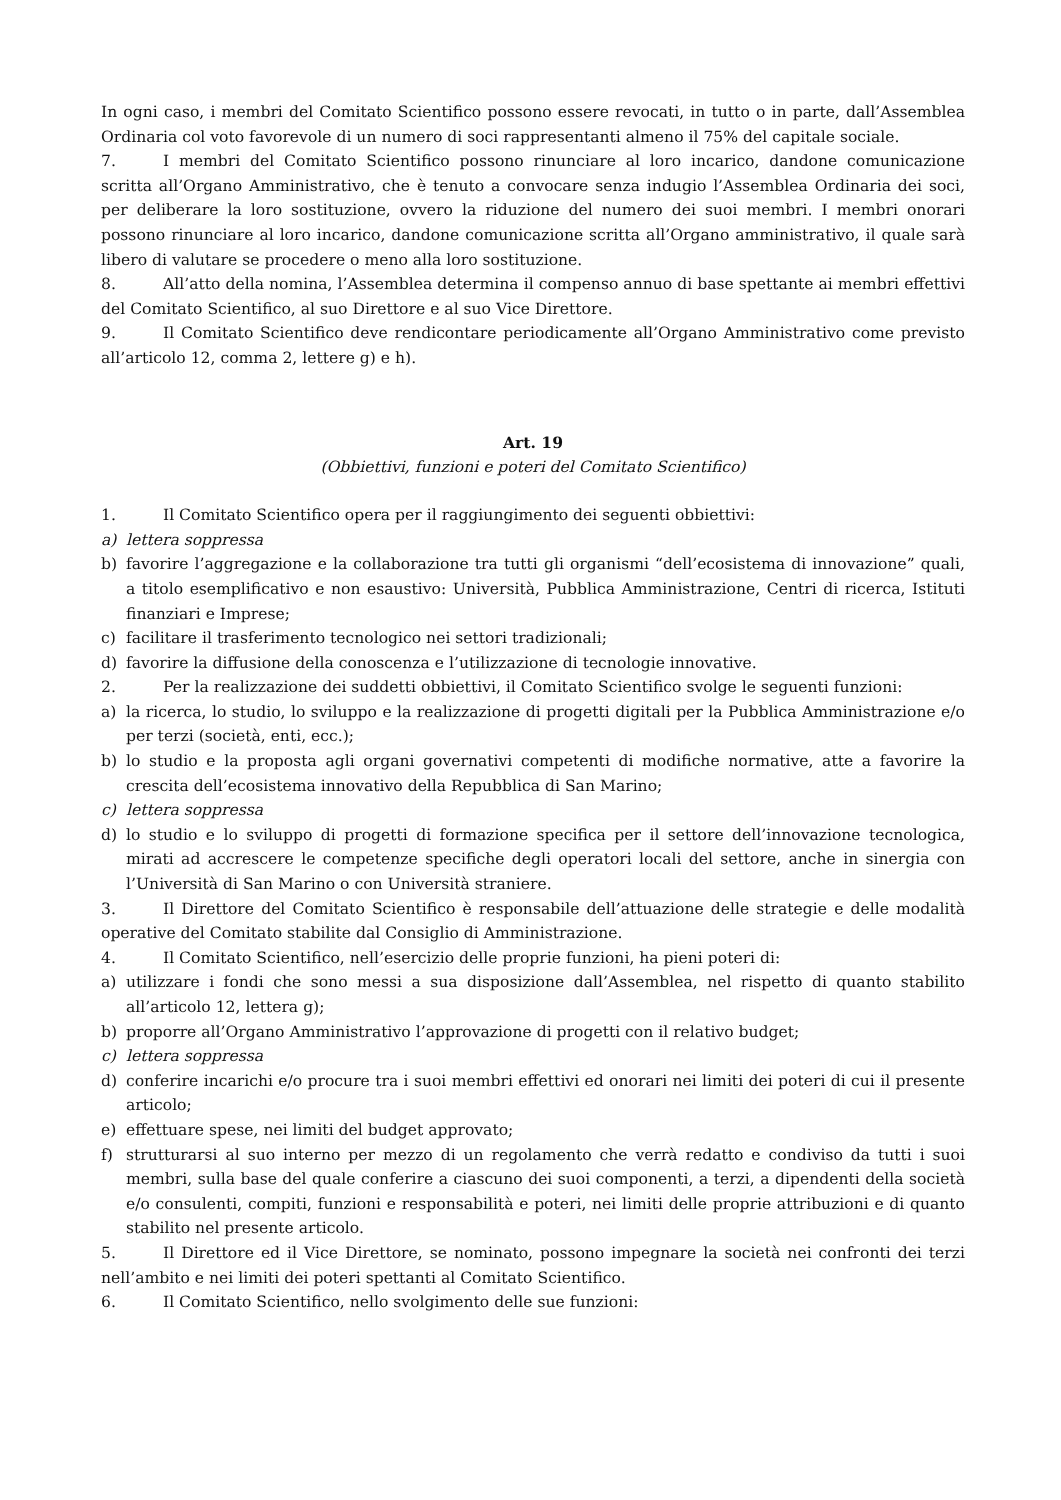In ogni caso, i membri del Comitato Scientifico possono essere revocati, in tutto o in parte, dall’Assemblea Ordinaria col voto favorevole di un numero di soci rappresentanti almeno il 75% del capitale sociale.
7. I membri del Comitato Scientifico possono rinunciare al loro incarico, dandone comunicazione scritta all’Organo Amministrativo, che è tenuto a convocare senza indugio l’Assemblea Ordinaria dei soci, per deliberare la loro sostituzione, ovvero la riduzione del numero dei suoi membri. I membri onorari possono rinunciare al loro incarico, dandone comunicazione scritta all’Organo amministrativo, il quale sarà libero di valutare se procedere o meno alla loro sostituzione.
8. All’atto della nomina, l’Assemblea determina il compenso annuo di base spettante ai membri effettivi del Comitato Scientifico, al suo Direttore e al suo Vice Direttore.
9. Il Comitato Scientifico deve rendicontare periodicamente all’Organo Amministrativo come previsto all’articolo 12, comma 2, lettere g) e h).
Art. 19
(Obbiettivi, funzioni e poteri del Comitato Scientifico)
1. Il Comitato Scientifico opera per il raggiungimento dei seguenti obbiettivi:
a) lettera soppressa
b) favorire l’aggregazione e la collaborazione tra tutti gli organismi “dell’ecosistema di innovazione” quali, a titolo esemplificativo e non esaustivo: Università, Pubblica Amministrazione, Centri di ricerca, Istituti finanziari e Imprese;
c) facilitare il trasferimento tecnologico nei settori tradizionali;
d) favorire la diffusione della conoscenza e l’utilizzazione di tecnologie innovative.
2. Per la realizzazione dei suddetti obbiettivi, il Comitato Scientifico svolge le seguenti funzioni:
a) la ricerca, lo studio, lo sviluppo e la realizzazione di progetti digitali per la Pubblica Amministrazione e/o per terzi (società, enti, ecc.);
b) lo studio e la proposta agli organi governativi competenti di modifiche normative, atte a favorire la crescita dell’ecosistema innovativo della Repubblica di San Marino;
c) lettera soppressa
d) lo studio e lo sviluppo di progetti di formazione specifica per il settore dell’innovazione tecnologica, mirati ad accrescere le competenze specifiche degli operatori locali del settore, anche in sinergia con l’Università di San Marino o con Università straniere.
3. Il Direttore del Comitato Scientifico è responsabile dell’attuazione delle strategie e delle modalità operative del Comitato stabilite dal Consiglio di Amministrazione.
4. Il Comitato Scientifico, nell’esercizio delle proprie funzioni, ha pieni poteri di:
a) utilizzare i fondi che sono messi a sua disposizione dall’Assemblea, nel rispetto di quanto stabilito all’articolo 12, lettera g);
b) proporre all’Organo Amministrativo l’approvazione di progetti con il relativo budget;
c) lettera soppressa
d) conferire incarichi e/o procure tra i suoi membri effettivi ed onorari nei limiti dei poteri di cui il presente articolo;
e) effettuare spese, nei limiti del budget approvato;
f) strutturarsi al suo interno per mezzo di un regolamento che verrà redatto e condiviso da tutti i suoi membri, sulla base del quale conferire a ciascuno dei suoi componenti, a terzi, a dipendenti della società e/o consulenti, compiti, funzioni e responsabilità e poteri, nei limiti delle proprie attribuzioni e di quanto stabilito nel presente articolo.
5. Il Direttore ed il Vice Direttore, se nominato, possono impegnare la società nei confronti dei terzi nell’ambito e nei limiti dei poteri spettanti al Comitato Scientifico.
6. Il Comitato Scientifico, nello svolgimento delle sue funzioni: